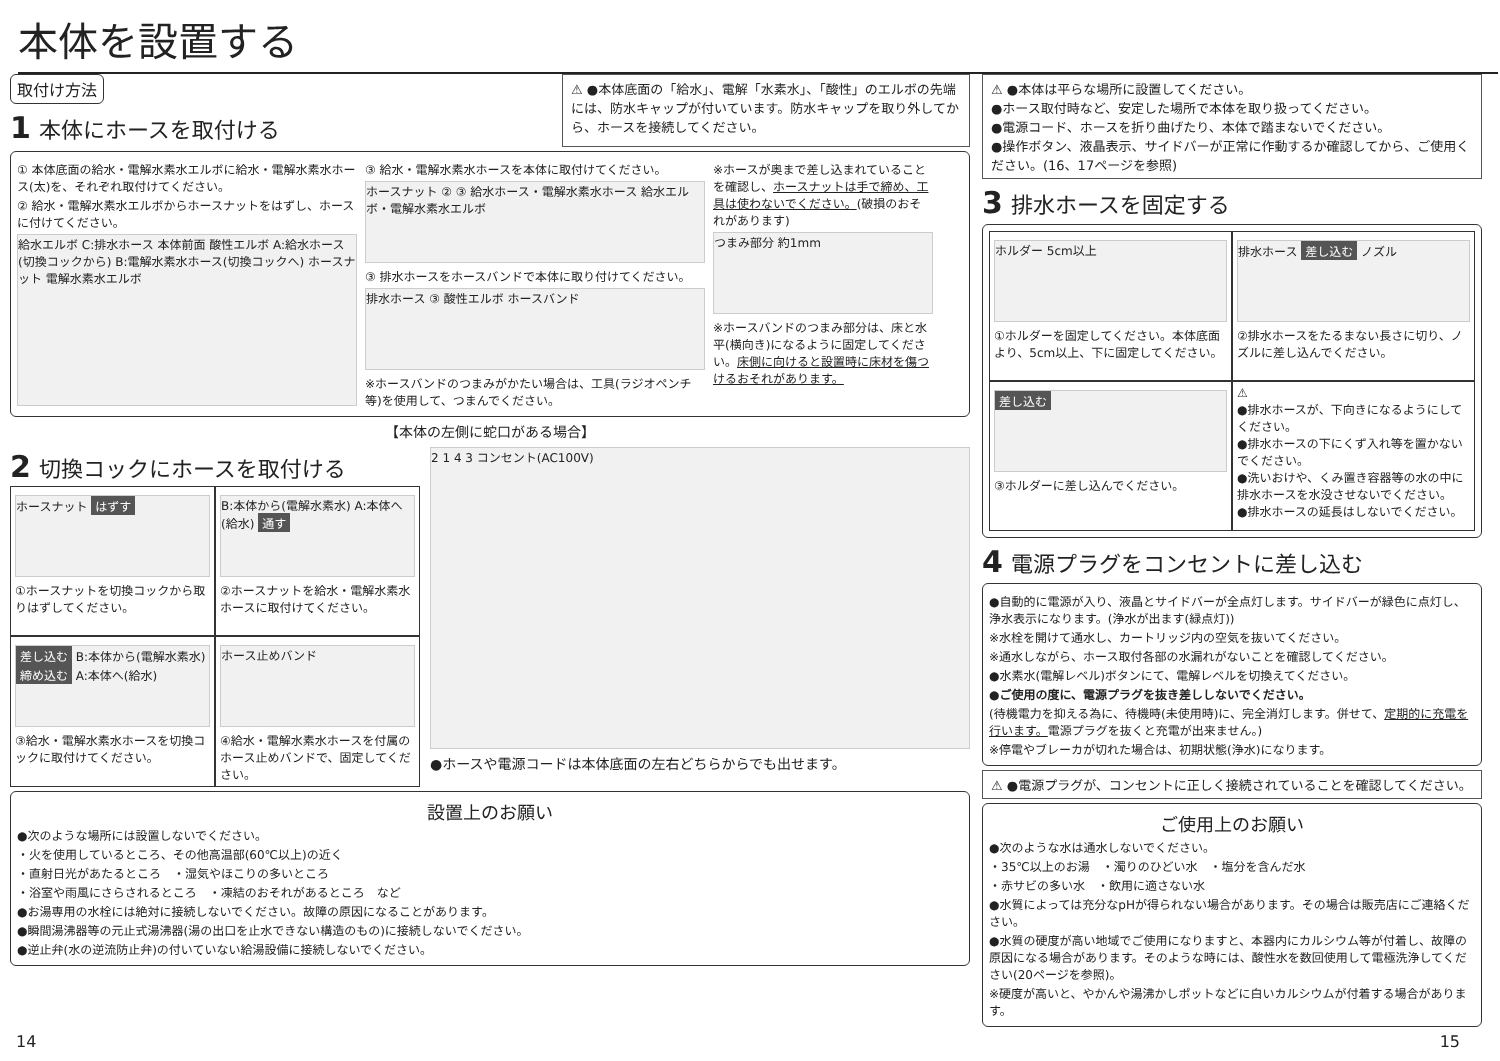本体を設置する
取付け方法
1 本体にホースを取付ける
⚠ ●本体底面の「給水」、電解「水素水」、「酸性」のエルボの先端には、防水キャップが付いています。防水キャップを取り外してから、ホースを接続してください。
① 本体底面の給水・電解水素水エルボに給水・電解水素水ホース(太)を、それぞれ取付けてください。
② 給水・電解水素水エルボからホースナットをはずし、ホースに付けてください。
給水エルボ C:排水ホース 本体前面 酸性エルボ A:給水ホース(切換コックから) B:電解水素水ホース(切換コックへ) ホースナット 電解水素水エルボ
③ 給水・電解水素水ホースを本体に取付けてください。
ホースナット ② ③ 給水ホース・電解水素水ホース 給水エルボ・電解水素水エルボ
③ 排水ホースをホースバンドで本体に取り付けてください。
排水ホース ③ 酸性エルボ ホースバンド
※ホースバンドのつまみがかたい場合は、工具(ラジオペンチ等)を使用して、つまんでください。
※ホースが奥まで差し込まれていることを確認し、ホースナットは手で締め、工具は使わないでください。(破損のおそれがあります)
つまみ部分 約1mm
※ホースバンドのつまみ部分は、床と水平(横向き)になるように固定してください。床側に向けると設置時に床材を傷つけるおそれがあります。
【本体の左側に蛇口がある場合】
2 切換コックにホースを取付ける
ホースナット はずす
①ホースナットを切換コックから取りはずしてください。
B:本体から(電解水素水) A:本体へ(給水) 通す
②ホースナットを給水・電解水素水ホースに取付けてください。
差し込む B:本体から(電解水素水) 締め込む A:本体へ(給水)
③給水・電解水素水ホースを切換コックに取付けてください。
ホース止めバンド
④給水・電解水素水ホースを付属のホース止めバンドで、固定してください。
2 1 4 3 コンセント(AC100V)
●ホースや電源コードは本体底面の左右どちらからでも出せます。
設置上のお願い
●次のような場所には設置しないでください。
・火を使用しているところ、その他高温部(60℃以上)の近く
・直射日光があたるところ　・湿気やほこりの多いところ
・浴室や雨風にさらされるところ　・凍結のおそれがあるところ　など
●お湯専用の水栓には絶対に接続しないでください。故障の原因になることがあります。
●瞬間湯沸器等の元止式湯沸器(湯の出口を止水できない構造のもの)に接続しないでください。
●逆止弁(水の逆流防止弁)の付いていない給湯設備に接続しないでください。
⚠ ●本体は平らな場所に設置してください。
●ホース取付時など、安定した場所で本体を取り扱ってください。
●電源コード、ホースを折り曲げたり、本体で踏まないでください。
●操作ボタン、液晶表示、サイドバーが正常に作動するか確認してから、ご使用ください。(16、17ページを参照)
3 排水ホースを固定する
ホルダー 5cm以上
①ホルダーを固定してください。本体底面より、5cm以上、下に固定してください。
排水ホース 差し込む ノズル
②排水ホースをたるまない長さに切り、ノズルに差し込んでください。
差し込む
③ホルダーに差し込んでください。
⚠
●排水ホースが、下向きになるようにしてください。
●排水ホースの下にくず入れ等を置かないでください。
●洗いおけや、くみ置き容器等の水の中に排水ホースを水没させないでください。
●排水ホースの延長はしないでください。
4 電源プラグをコンセントに差し込む
●自動的に電源が入り、液晶とサイドバーが全点灯します。サイドバーが緑色に点灯し、浄水表示になります。(浄水が出ます(緑点灯))
※水栓を開けて通水し、カートリッジ内の空気を抜いてください。
※通水しながら、ホース取付各部の水漏れがないことを確認してください。
●水素水(電解レベル)ボタンにて、電解レベルを切換えてください。
●ご使用の度に、電源プラグを抜き差ししないでください。
(待機電力を抑える為に、待機時(未使用時)に、完全消灯します。併せて、定期的に充電を行います。電源プラグを抜くと充電が出来ません。)
※停電やブレーカが切れた場合は、初期状態(浄水)になります。
⚠ ●電源プラグが、コンセントに正しく接続されていることを確認してください。
ご使用上のお願い
●次のような水は通水しないでください。
・35℃以上のお湯　・濁りのひどい水　・塩分を含んだ水
・赤サビの多い水　・飲用に適さない水
●水質によっては充分なpHが得られない場合があります。その場合は販売店にご連絡ください。
●水質の硬度が高い地域でご使用になりますと、本器内にカルシウム等が付着し、故障の原因になる場合があります。そのような時には、酸性水を数回使用して電極洗浄してください(20ページを参照)。
※硬度が高いと、やかんや湯沸かしポットなどに白いカルシウムが付着する場合があります。
14 15